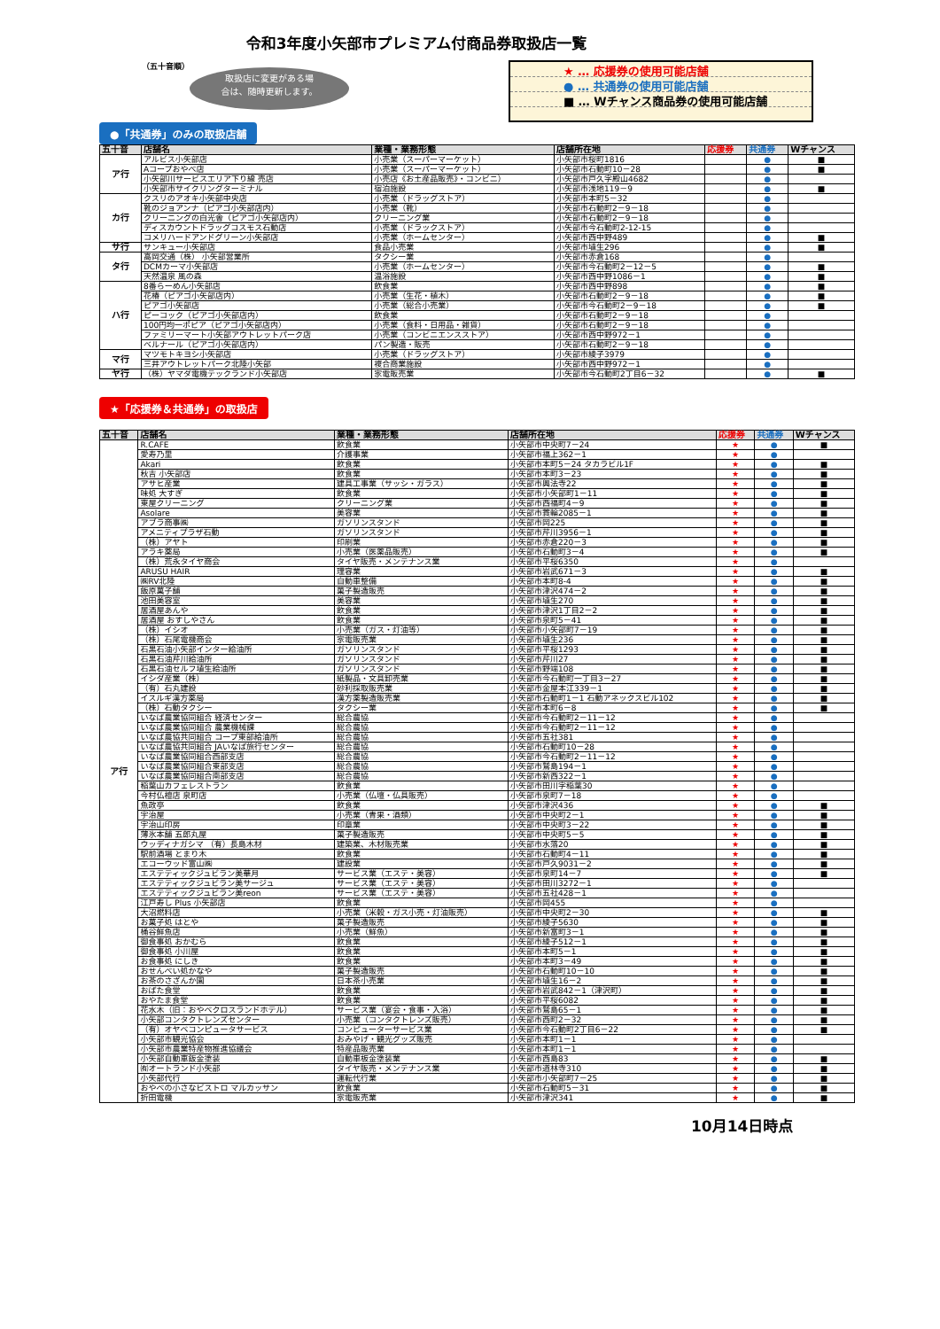令和3年度小矢部市プレミアム付商品券取扱店一覧
（五十音順）
取扱店に変更がある場
合は、随時更新します。
★ … 応援券の使用可能店舗
● … 共通券の使用可能店舗
■ … Wチャンス商品券の使用可能店舗
●「共通券」のみの取扱店舗
| 五十音 | 店舗名 | 業種・業務形態 | 店舗所在地 | 応援券 | 共通券 | Wチャンス |
| --- | --- | --- | --- | --- | --- | --- |
| ア行 | アルビス小矢部店 | 小売業（スーパーマーケット） | 小矢部市桜町1816 | | ● | ■ |
| | Aコープおやべ店 | 小売業（スーパーマーケット） | 小矢部市石動町10－28 | | ● | ■ |
| | 小矢部川サービスエリア下り線 売店 | 小売店《お土産品販売》・コンビニ） | 小矢部市戸久字殿山4682 | | ● | |
| | 小矢部市サイクリングターミナル | 宿泊施設 | 小矢部市浅地119－9 | | ● | ■ |
| カ行 | クスリのアオキ小矢部中央店 | 小売業（ドラッグストア） | 小矢部市本町5－32 | | ● | |
| | 靴のジョアンナ（ピアゴ小矢部店内） | 小売業（靴） | 小矢部市石動町2－9－18 | | ● | |
| | クリーニングの白光舎（ピアゴ小矢部店内） | クリーニング業 | 小矢部市石動町2－9－18 | | ● | |
| | ディスカウントドラッグコスモス石動店 | 小売業（ドラックストア） | 小矢部市今石動町2-12-15 | | ● | |
| | コメリハードアンドグリーン小矢部店 | 小売業（ホームセンター） | 小矢部市西中野489 | | ● | ■ |
| サ行 | サンキュー小矢部店 | 食品小売業 | 小矢部市埴生296 | | ● | ■ |
| タ行 | 高岡交通（株） 小矢部営業所 | タクシー業 | 小矢部市赤倉168 | | ● | |
| | DCMカーマ小矢部店 | 小売業（ホームセンター） | 小矢部市今石動町2－12－5 | | ● | ■ |
| | 天然温泉 風の森 | 温浴施設 | 小矢部市西中野1086－1 | | ● | ■ |
| ハ行 | 8番らーめん小矢部店 | 飲食業 | 小矢部市西中野898 | | ● | ■ |
| | 花椿（ピアゴ小矢部店内） | 小売業（生花・植木） | 小矢部市石動町2－9－18 | | ● | ■ |
| | ピアゴ小矢部店 | 小売業（総合小売業） | 小矢部市今石動町2－9－18 | | ● | ■ |
| | ピーコック（ピアゴ小矢部店内） | 飲食業 | 小矢部市石動町2－9－18 | | ● | |
| | 100円均一ポピア（ピアゴ小矢部店内） | 小売業（食料・日用品・雑貨） | 小矢部市石動町2－9－18 | | ● | |
| | ファミリーマート小矢部アウトレットパーク店 | 小売業（コンビニエンスストア） | 小矢部市西中野972－1 | | ● | |
| | ベルナール（ピアゴ小矢部店内） | パン製造・販売 | 小矢部市石動町2－9－18 | | ● | |
| マ行 | マツモトキヨシ小矢部店 | 小売業（ドラッグストア） | 小矢部市綾子3979 | | ● | |
| | 三井アウトレットパーク北陸小矢部 | 複合商業施設 | 小矢部市西中野972－1 | | ● | |
| ヤ行 | （株）ヤマダ電機テックランド小矢部店 | 家電販売業 | 小矢部市今石動町2丁目6－32 | | ● | ■ |
★「応援券＆共通券」の取扱店
| 五十音 | 店舗名 | 業種・業務形態 | 店舗所在地 | 応援券 | 共通券 | Wチャンス |
| --- | --- | --- | --- | --- | --- | --- |
| ア行 | R.CAFE | 飲食業 | 小矢部市中央町7－24 | ★ | ● | ■ |
| | 愛寿乃里 | 介護事業 | 小矢部市福上362－1 | ★ | ● | |
| | Akari | 飲食業 | 小矢部市本町5－24 タカラビル1F | ★ | ● | ■ |
| | 秋吉 小矢部店 | 飲食業 | 小矢部市本町3－23 | ★ | ● | ■ |
| | アサヒ産業 | 建具工事業（サッシ・ガラス） | 小矢部市興法寺22 | ★ | ● | ■ |
| | 味処 大すぎ | 飲食業 | 小矢部市小矢部町1－11 | ★ | ● | ■ |
| | 東屋クリーニング | クリーニング業 | 小矢部市西福町4－9 | ★ | ● | ■ |
| | Asolare | 美容業 | 小矢部市蓑輪2085－1 | ★ | ● | ■ |
| | アブラ商事㈱ | ガソリンスタンド | 小矢部市岡225 | ★ | ● | ■ |
| | アメニティプラザ石動 | ガソリンスタンド | 小矢部市芹川3956－1 | ★ | ● | ■ |
| | （株）アヤト | 印刷業 | 小矢部市赤倉220－3 | ★ | ● | ■ |
| | アラキ薬局 | 小売業（医薬品販売） | 小矢部市石動町3－4 | ★ | ● | ■ |
| | （株）荒永タイヤ商会 | タイヤ販売・メンテナンス業 | 小矢部市平桜6350 | ★ | ● | |
| | ARUSU HAIR | 理容業 | 小矢部市岩武671－3 | ★ | ● | ■ |
| | ㈱RV北陸 | 自動車整備 | 小矢部市本町8-4 | ★ | ● | ■ |
| | 飯原菓子舗 | 菓子製造販売 | 小矢部市津沢474－2 | ★ | ● | ■ |
| | 池田美容室 | 美容業 | 小矢部市埴生270 | ★ | ● | ■ |
| | 居酒屋あんや | 飲食業 | 小矢部市津沢1丁目2－2 | ★ | ● | ■ |
| | 居酒屋 おすしやさん | 飲食業 | 小矢部市泉町5－41 | ★ | ● | ■ |
| | （株）イシオ | 小売業（ガス・灯油等） | 小矢部市小矢部町7－19 | ★ | ● | ■ |
| | （株）石尾電機商会 | 家電販売業 | 小矢部市埴生236 | ★ | ● | ■ |
| | 石黒石油小矢部インター給油所 | ガソリンスタンド | 小矢部市平桜1293 | ★ | ● | ■ |
| | 石黒石油芹川給油所 | ガソリンスタンド | 小矢部市芹川27 | ★ | ● | ■ |
| | 石黒石油セルフ埴生給油所 | ガソリンスタンド | 小矢部市野端108 | ★ | ● | ■ |
| | イシダ産業（株） | 紙製品・文具卸売業 | 小矢部市今石動町一丁目3－27 | ★ | ● | ■ |
| | （有）石丸建設 | 砂利採取販売業 | 小矢部市金屋本江339－1 | ★ | ● | ■ |
| | イスルギ漢方薬局 | 漢方薬製造販売業 | 小矢部市石動町1－1 石動アネックスビル102 | ★ | ● | ■ |
| | （株）石動タクシー | タクシー業 | 小矢部市本町6－8 | ★ | ● | ■ |
| | いなば農業協同組合 経済センター | 総合農協 | 小矢部市今石動町2－11－12 | ★ | ● | |
| | いなば農業協同組合 農業機械課 | 総合農協 | 小矢部市今石動町2－11－12 | ★ | ● | |
| | いなば農協共同組合 コープ東部給油所 | 総合農協 | 小矢部市五社381 | ★ | ● | |
| | いなば農協共同組合 JAいなば旅行センター | 総合農協 | 小矢部市石動町10－28 | ★ | ● | |
| | いなば農業協同組合西部支店 | 総合農協 | 小矢部市今石動町2－11－12 | ★ | ● | |
| | いなば農業協同組合東部支店 | 総合農協 | 小矢部市鷲島194－1 | ★ | ● | |
| | いなば農業協同組合南部支店 | 総合農協 | 小矢部市新西322－1 | ★ | ● | |
| | 稲葉山カフェレストラン | 飲食業 | 小矢部市田川字稲葉30 | ★ | ● | |
| | 今村仏檀店 泉町店 | 小売業（仏壇・仏具販売） | 小矢部市泉町7－18 | ★ | ● | |
| | 魚政亭 | 飲食業 | 小矢部市津沢436 | ★ | ● | ■ |
| | 宇治屋 | 小売業（青果・酒類） | 小矢部市中央町2－1 | ★ | ● | ■ |
| | 宇治山印房 | 印章業 | 小矢部市中央町3－22 | ★ | ● | ■ |
| | 薄氷本舗 五郎丸屋 | 菓子製造販売 | 小矢部市中央町5－5 | ★ | ● | ■ |
| | ウッディナガシマ （有）長島木材 | 建築業、木材販売業 | 小矢部市水落20 | ★ | ● | ■ |
| | 駅前酒場 とまり木 | 飲食業 | 小矢部市石動町4－11 | ★ | ● | ■ |
| | エコーウッド富山㈱ | 建設業 | 小矢部市戸久9031－2 | ★ | ● | ■ |
| | エステティックジュビラン美華月 | サービス業（エステ・美容） | 小矢部市泉町14－7 | ★ | ● | ■ |
| | エステティックジュビラン美サージュ | サービス業（エステ・美容） | 小矢部市田川3272－1 | ★ | ● | |
| | エステティックジュビラン美reon | サービス業（エステ・美容） | 小矢部市五社428－1 | ★ | ● | |
| | 江戸寿し Plus 小矢部店 | 飲食業 | 小矢部市岡455 | ★ | ● | |
| | 大沼燃料店 | 小売業（米穀・ガス小売・灯油販売） | 小矢部市中央町2－30 | ★ | ● | ■ |
| | お菓子処 はとや | 菓子製造販売 | 小矢部市綾子5630 | ★ | ● | ■ |
| | 桶谷鮮魚店 | 小売業（鮮魚） | 小矢部市新富町3－1 | ★ | ● | ■ |
| | 御食事処 おかむら | 飲食業 | 小矢部市綾子512－1 | ★ | ● | ■ |
| | 御食事処 小川屋 | 飲食業 | 小矢部市本町5－1 | ★ | ● | ■ |
| | お食事処 にしき | 飲食業 | 小矢部市本町3－49 | ★ | ● | ■ |
| | おせんべい処かなや | 菓子製造販売 | 小矢部市石動町10－10 | ★ | ● | ■ |
| | お茶のさざんか園 | 日本茶小売業 | 小矢部市埴生16－2 | ★ | ● | ■ |
| | おばた食堂 | 飲食業 | 小矢部市岩武842－1（津沢町） | ★ | ● | ■ |
| | おやたま食堂 | 飲食業 | 小矢部市平桜6082 | ★ | ● | ■ |
| | 花水木（旧：おやベクロスランドホテル） | サービス業（宴会・食事・入浴） | 小矢部市鷲島65－1 | ★ | ● | ■ |
| | 小矢部コンタクトレンズセンター | 小売業（コンタクトレンズ販売） | 小矢部市西町2－32 | ★ | ● | ■ |
| | （有）オヤベコンピュータサービス | コンピューターサービス業 | 小矢部市今石動町2丁目6－22 | ★ | ● | ■ |
| | 小矢部市観光協会 | おみやげ・観光グッズ販売 | 小矢部市本町1－1 | ★ | ● | |
| | 小矢部市農業特産物推進協議会 | 特産品販売業 | 小矢部市本町1－1 | ★ | ● | |
| | 小矢部自動車鈑金塗装 | 自動車板金塗装業 | 小矢部市西島83 | ★ | ● | ■ |
| | ㈲オートランド小矢部 | タイヤ販売・メンテナンス業 | 小矢部市道林寺310 | ★ | ● | ■ |
| | 小矢部代行 | 運転代行業 | 小矢部市小矢部町7－25 | ★ | ● | ■ |
| | おやべの小さなビストロ マルカッサン | 飲食業 | 小矢部市石動町5－31 | ★ | ● | ■ |
| | 折田電機 | 家電販売業 | 小矢部市津沢341 | ★ | ● | ■ |
10月14日時点